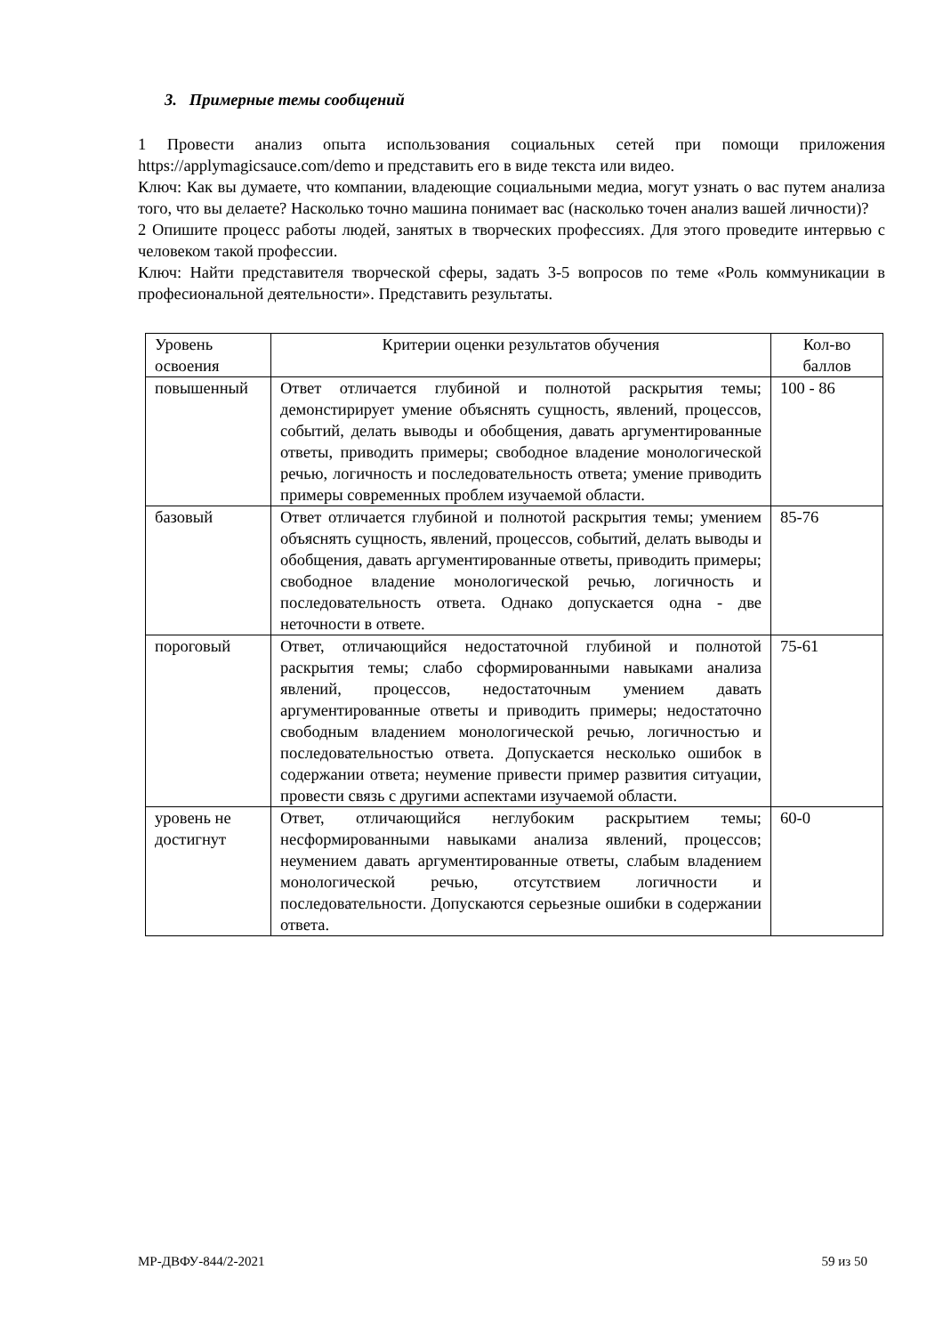3. Примерные темы сообщений
1 Провести анализ опыта использования социальных сетей при помощи приложения https://applymagicsauce.com/demo и представить его в виде текста или видео.
Ключ: Как вы думаете, что компании, владеющие социальными медиа, могут узнать о вас путем анализа того, что вы делаете? Насколько точно машина понимает вас (насколько точен анализ вашей личности)?
2 Опишите процесс работы людей, занятых в творческих профессиях. Для этого проведите интервью с человеком такой профессии.
Ключ: Найти представителя творческой сферы, задать 3-5 вопросов по теме «Роль коммуникации в професиональной деятельности». Представить результаты.
| Уровень освоения | Критерии оценки результатов обучения | Кол-во баллов |
| повышенный | Ответ отличается глубиной и полнотой раскрытия темы; демонстирирует умение объяснять сущность, явлений, процессов, событий, делать выводы и обобщения, давать аргументированные ответы, приводить примеры; свободное владение монологической речью, логичность и последовательность ответа; умение приводить примеры современных проблем изучаемой области. | 100 - 86 |
| базовый | Ответ отличается глубиной и полнотой раскрытия темы; умением объяснять сущность, явлений, процессов, событий, делать выводы и обобщения, давать аргументированные ответы, приводить примеры; свободное владение монологической речью, логичность и последовательность ответа. Однако допускается одна - две неточности в ответе. | 85-76 |
| пороговый | Ответ, отличающийся недостаточной глубиной и полнотой раскрытия темы; слабо сформированными навыками анализа явлений, процессов, недостаточным умением давать аргументированные ответы и приводить примеры; недостаточно свободным владением монологической речью, логичностью и последовательностью ответа. Допускается несколько ошибок в содержании ответа; неумение привести пример развития ситуации, провести связь с другими аспектами изучаемой области. | 75-61 |
| уровень не достигнут | Ответ, отличающийся неглубоким раскрытием темы; несформированными навыками анализа явлений, процессов; неумением давать аргументированные ответы, слабым владением монологической речью, отсутствием логичности и последовательности. Допускаются серьезные ошибки в содержании ответа. | 60-0 |
МР-ДВФУ-844/2-2021 59 из 50